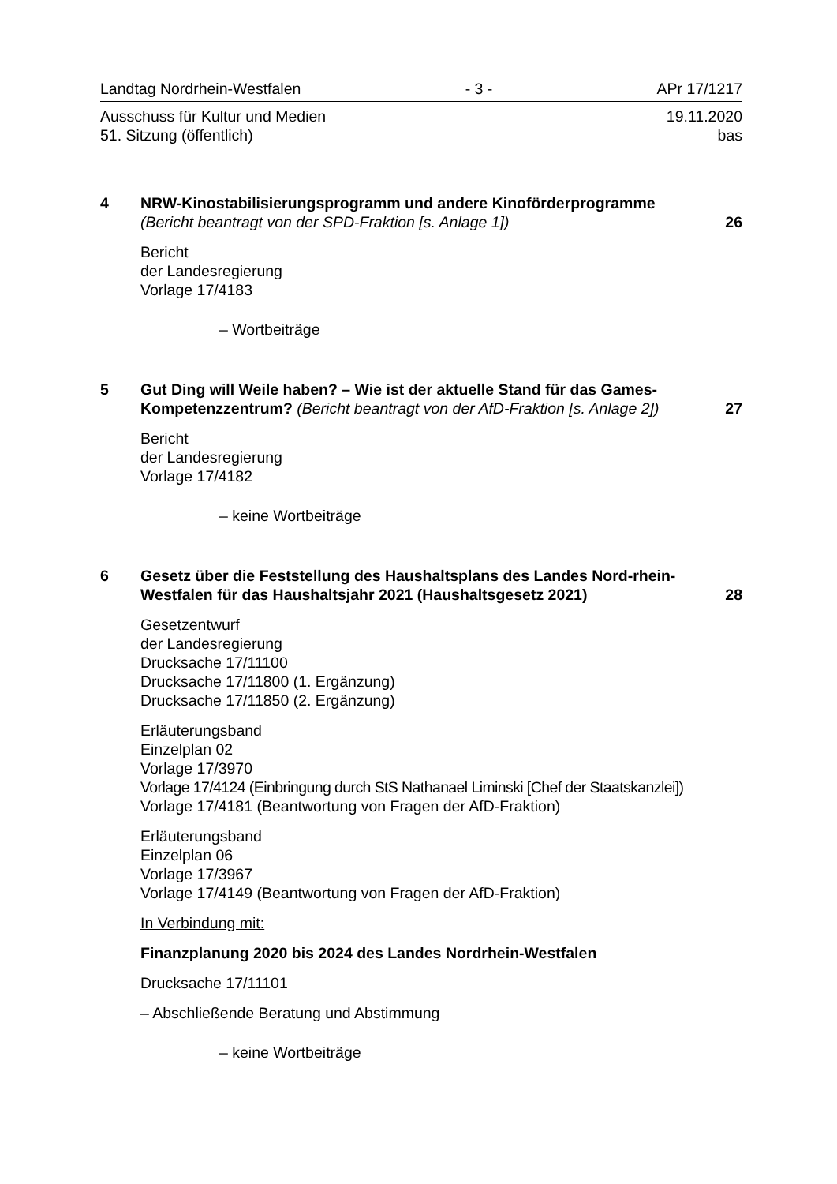Landtag Nordrhein-Westfalen - 3 - APr 17/1217
Ausschuss für Kultur und Medien 19.11.2020
51. Sitzung (öffentlich) bas
4 NRW-Kinostabilisierungsprogramm und andere Kinoförderprogramme
(Bericht beantragt von der SPD-Fraktion [s. Anlage 1]) 26
Bericht
der Landesregierung
Vorlage 17/4183
– Wortbeiträge
5 Gut Ding will Weile haben? – Wie ist der aktuelle Stand für das Games-Kompetenzzentrum? (Bericht beantragt von der AfD-Fraktion [s. Anlage 2]) 27
Bericht
der Landesregierung
Vorlage 17/4182
– keine Wortbeiträge
6 Gesetz über die Feststellung des Haushaltsplans des Landes Nord-rhein-Westfalen für das Haushaltsjahr 2021 (Haushaltsgesetz 2021) 28
Gesetzentwurf
der Landesregierung
Drucksache 17/11100
Drucksache 17/11800 (1. Ergänzung)
Drucksache 17/11850 (2. Ergänzung)
Erläuterungsband
Einzelplan 02
Vorlage 17/3970
Vorlage 17/4124 (Einbringung durch StS Nathanael Liminski [Chef der Staatskanzlei])
Vorlage 17/4181 (Beantwortung von Fragen der AfD-Fraktion)
Erläuterungsband
Einzelplan 06
Vorlage 17/3967
Vorlage 17/4149 (Beantwortung von Fragen der AfD-Fraktion)
In Verbindung mit:
Finanzplanung 2020 bis 2024 des Landes Nordrhein-Westfalen
Drucksache 17/11101
– Abschließende Beratung und Abstimmung
– keine Wortbeiträge